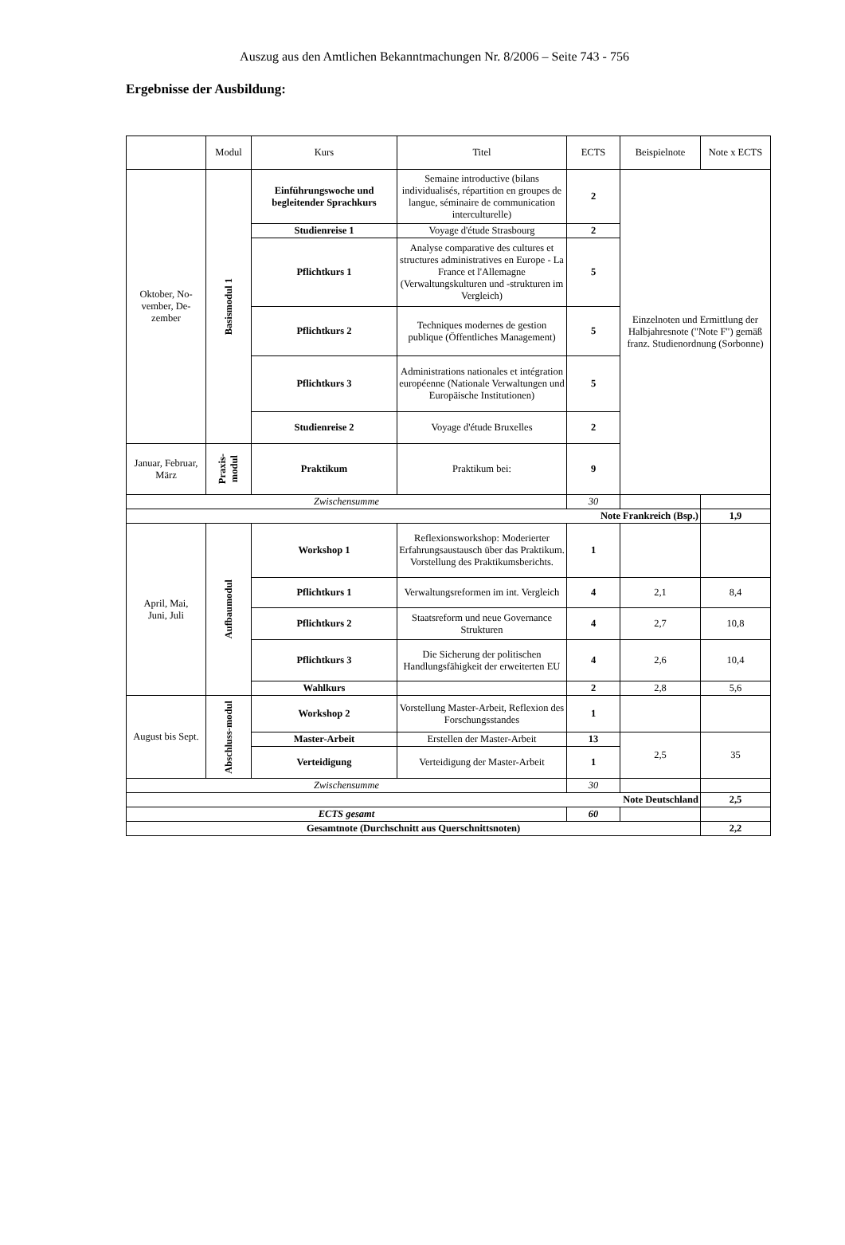Auszug aus den Amtlichen Bekanntmachungen Nr. 8/2006 – Seite 743 - 756
Ergebnisse der Ausbildung:
| | Modul | Kurs | Titel | ECTS | Beispielnote | Note x ECTS |
| --- | --- | --- | --- | --- | --- | --- |
| Oktober, No- vember, De- zember | Basismodul 1 | Einführungswoche und begleitender Sprachkurs | Semaine introductive (bilans individualisés, répartition en groupes de langue, séminaire de communication interculturelle) | 2 | Einzelnoten und Ermittlung der Halbjahresnote ("Note F") gemäß franz. Studienordnung (Sorbonne) | |
| | | Studienreise 1 | Voyage d'étude Strasbourg | 2 | | |
| | | Pflichtkurs 1 | Analyse comparative des cultures et structures administratives en Europe - La France et l'Allemagne (Verwaltungskulturen und -strukturen im Vergleich) | 5 | | |
| | | Pflichtkurs 2 | Techniques modernes de gestion publique (Öffentliches Management) | 5 | | |
| | | Pflichtkurs 3 | Administrations nationales et intégration européenne (Nationale Verwaltungen und Europäische Institutionen) | 5 | | |
| | | Studienreise 2 | Voyage d'étude Bruxelles | 2 | | |
| Januar, Februar, März | Praxis- modul | Praktikum | Praktikum bei: | 9 | | |
| Zwischensumme | | | | 30 | | |
| Note Frankreich (Bsp.) | | | | | | 1,9 |
| April, Mai, Juni, Juli | Aufbaumodul | Workshop 1 | Reflexionsworkshop: Moderierter Erfahrungsaustausch über das Praktikum. Vorstellung des Praktikumsberichts. | 1 | | |
| | | Pflichtkurs 1 | Verwaltungsreformen im int. Vergleich | 4 | 2,1 | 8,4 |
| | | Pflichtkurs 2 | Staatsreform und neue Governance Strukturen | 4 | 2,7 | 10,8 |
| | | Pflichtkurs 3 | Die Sicherung der politischen Handlungsfähigkeit der erweiterten EU | 4 | 2,6 | 10,4 |
| | | Wahlkurs | | 2 | 2,8 | 5,6 |
| August bis Sept. | Abschluss-modul | Workshop 2 | Vorstellung Master-Arbeit, Reflexion des Forschungsstandes | 1 | | |
| | | Master-Arbeit | Erstellen der Master-Arbeit | 13 | 2,5 | 35 |
| | | Verteidigung | Verteidigung der Master-Arbeit | 1 | | |
| Zwischensumme | | | | 30 | | |
| Note Deutschland | | | | | | 2,5 |
| ECTS gesamt | | | | 60 | | |
| Gesamtnote (Durchschnitt aus Querschnittsnoten) | | | | | | 2,2 |